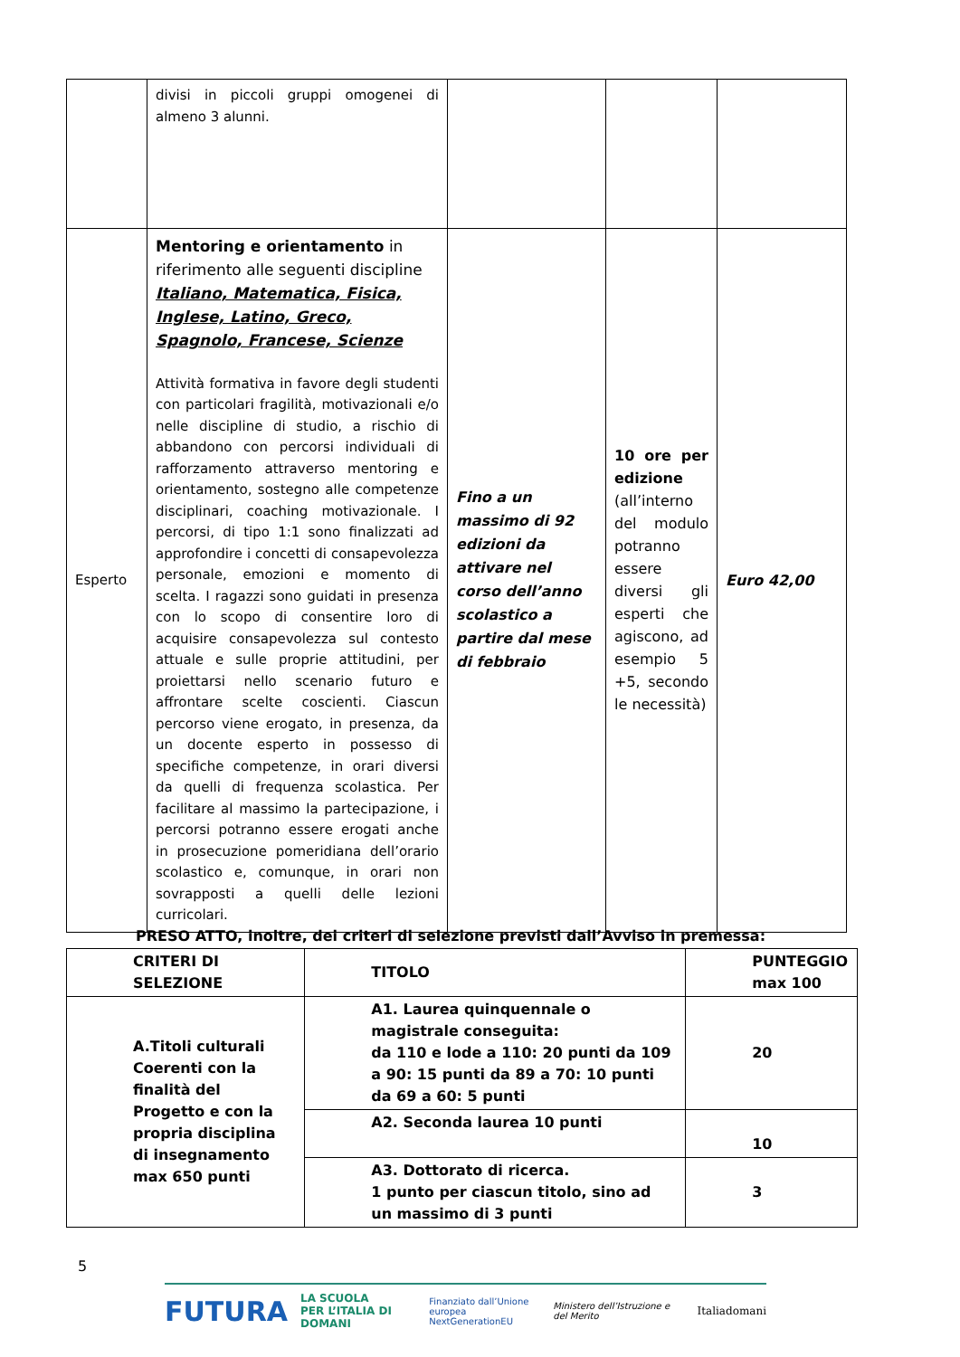| | divisi in piccoli gruppi omogenei di almeno 3 alunni. | | | |
| Esperto | Mentoring e orientamento in riferimento alle seguenti discipline Italiano, Matematica, Fisica, Inglese, Latino, Greco, Spagnolo, Francese, Scienze Attività formativa in favore degli studenti con particolari fragilità, motivazionali e/o nelle discipline di studio, a rischio di abbandono con percorsi individuali di rafforzamento attraverso mentoring e orientamento, sostegno alle competenze disciplinari, coaching motivazionale. I percorsi, di tipo 1:1 sono finalizzati ad approfondire i concetti di consapevolezza personale, emozioni e momento di scelta. I ragazzi sono guidati in presenza con lo scopo di consentire loro di acquisire consapevolezza sul contesto attuale e sulle proprie attitudini, per proiettarsi nello scenario futuro e affrontare scelte coscienti. Ciascun percorso viene erogato, in presenza, da un docente esperto in possesso di specifiche competenze, in orari diversi da quelli di frequenza scolastica. Per facilitare al massimo la partecipazione, i percorsi potranno essere erogati anche in prosecuzione pomeridiana dell’orario scolastico e, comunque, in orari non sovrapposti a quelli delle lezioni curricolari. | Fino a un massimo di 92 edizioni da attivare nel corso dell’anno scolastico a partire dal mese di febbraio | 10 ore per edizione (all’interno del modulo potranno essere diversi gli esperti che agiscono, ad esempio 5 +5, secondo le necessità) | Euro 42,00 |
PRESO ATTO, inoltre, dei criteri di selezione previsti dall’Avviso in premessa:
| CRITERI DI SELEZIONE | TITOLO | PUNTEGGIO max 100 |
| A.Titoli culturali Coerenti con la finalità del Progetto e con la propria disciplina di insegnamento max 650 punti | A1. Laurea quinquennale o magistrale conseguita: da 110 e lode a 110: 20 punti da 109 a 90: 15 punti da 89 a 70: 10 punti da 69 a 60: 5 punti | 20 |
| | A2. Seconda laurea 10 punti | 10 |
| | A3. Dottorato di ricerca. 1 punto per ciascun titolo, sino ad un massimo di 3 punti | 3 |
5
FUTURA LA SCUOLA
PER L’ITALIA DI DOMANI Finanziato dall’Unione europea
NextGenerationEU Ministero dell’Istruzione e del Merito Italiadomani